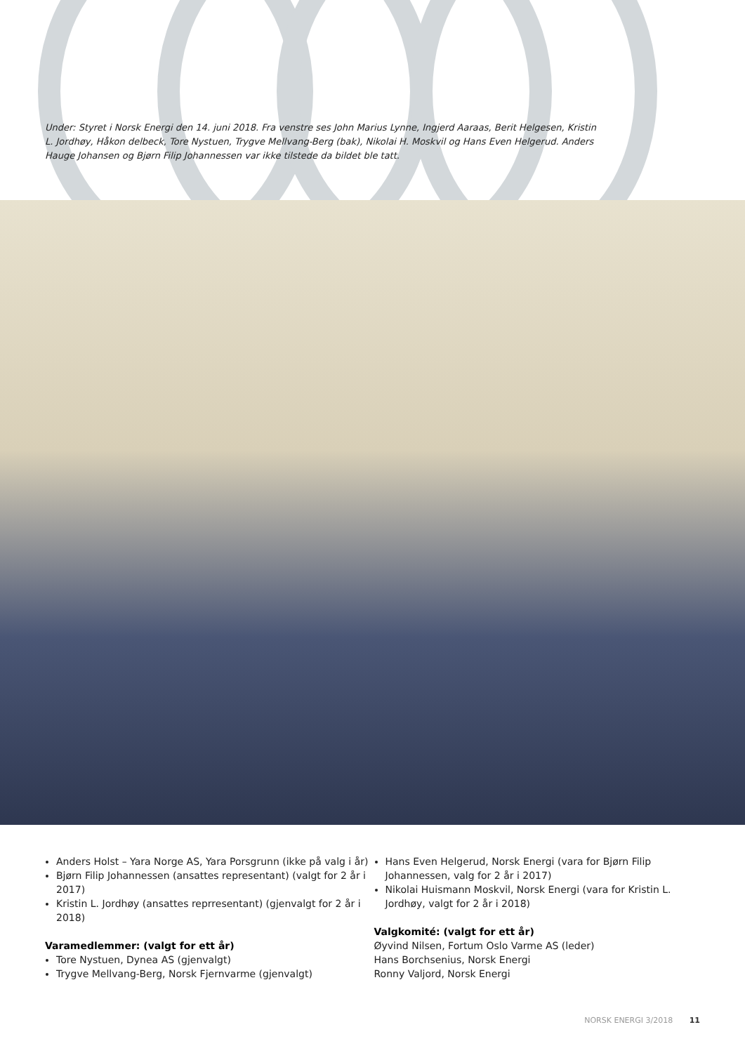Under: Styret i Norsk Energi den 14. juni 2018. Fra venstre ses John Marius Lynne, Ingjerd Aaraas, Berit Helgesen, Kristin L. Jordhøy, Håkon delbeck, Tore Nystuen, Trygve Mellvang-Berg (bak), Nikolai H. Moskvil og Hans Even Helgerud. Anders Hauge Johansen og Bjørn Filip Johannessen var ikke tilstede da bildet ble tatt.
Anders Holst – Yara Norge AS, Yara Porsgrunn (ikke på valg i år)
Bjørn Filip Johannessen (ansattes representant) (valgt for 2 år i 2017)
Kristin L. Jordhøy (ansattes reprresentant) (gjenvalgt for 2 år i 2018)
Varamedlemmer: (valgt for ett år)
Tore Nystuen, Dynea AS (gjenvalgt)
Trygve Mellvang-Berg, Norsk Fjernvarme (gjenvalgt)
Hans Even Helgerud, Norsk Energi (vara for Bjørn Filip Johannessen, valg for 2 år i 2017)
Nikolai Huismann Moskvil, Norsk Energi (vara for Kristin L. Jordhøy, valgt for 2 år i 2018)
Valgkomité: (valgt for ett år)
Øyvind Nilsen, Fortum Oslo Varme AS (leder)
Hans Borchsenius, Norsk Energi
Ronny Valjord, Norsk Energi
NORSK ENERGI 3/2018 11